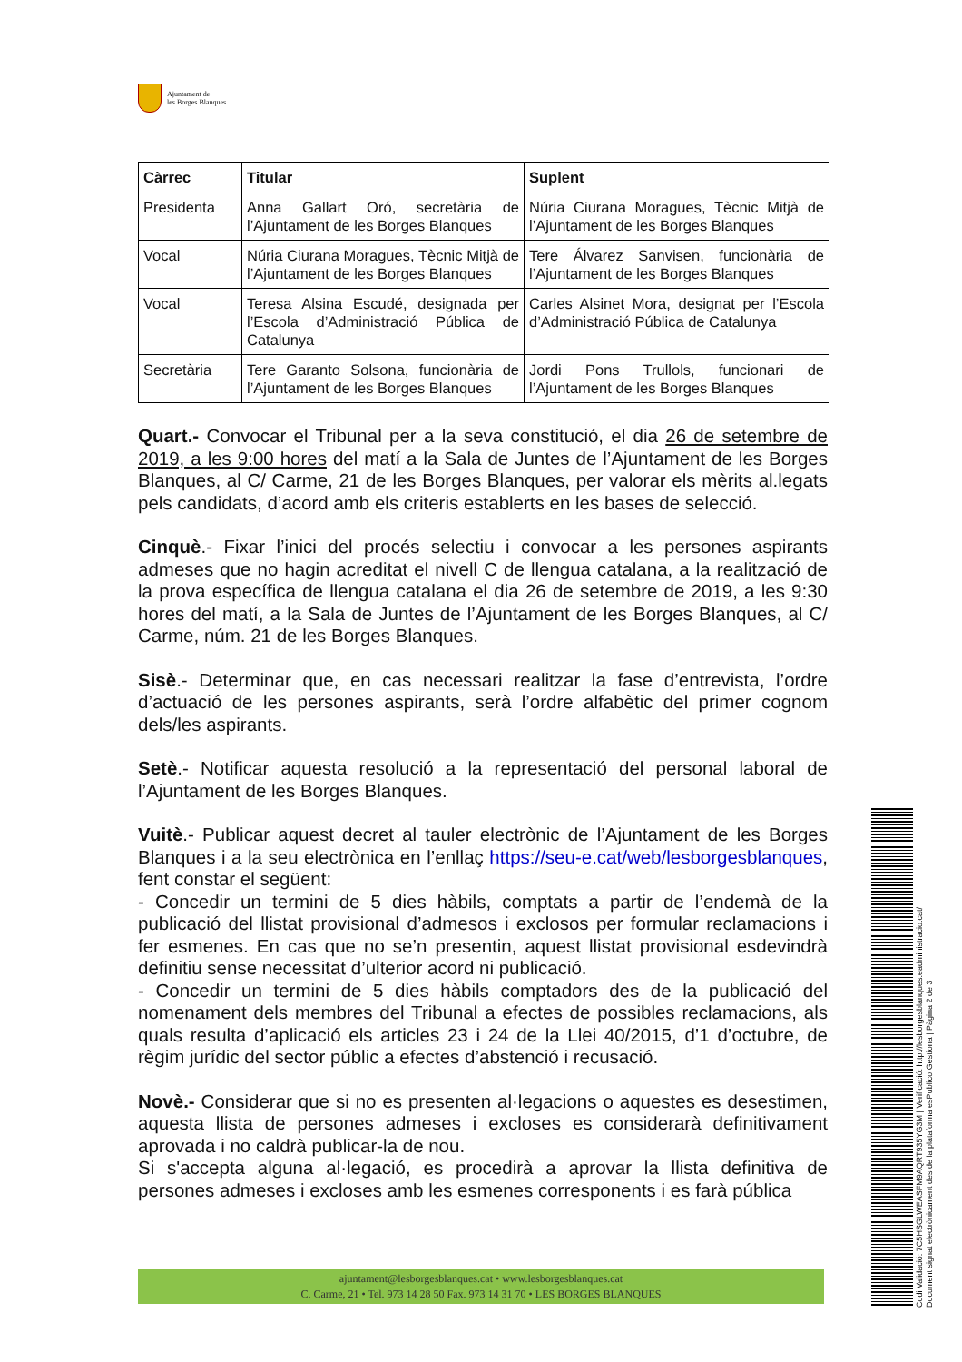Ajuntament de
les Borges Blanques
| Càrrec | Titular | Suplent |
| --- | --- | --- |
| Presidenta | Anna Gallart Oró, secretària de l’Ajuntament de les Borges Blanques | Núria Ciurana Moragues, Tècnic Mitjà de l’Ajuntament de les Borges Blanques |
| Vocal | Núria Ciurana Moragues, Tècnic Mitjà de l’Ajuntament de les Borges Blanques | Tere Álvarez Sanvisen, funcionària de l’Ajuntament de les Borges Blanques |
| Vocal | Teresa Alsina Escudé, designada per l’Escola d’Administració Pública de Catalunya | Carles Alsinet Mora, designat per l’Escola d’Administració Pública de Catalunya |
| Secretària | Tere Garanto Solsona, funcionària de l’Ajuntament de les Borges Blanques | Jordi Pons Trullols, funcionari de l’Ajuntament de les Borges Blanques |
Quart.- Convocar el Tribunal per a la seva constitució, el dia 26 de setembre de 2019, a les 9:00 hores del matí a la Sala de Juntes de l’Ajuntament de les Borges Blanques, al C/ Carme, 21 de les Borges Blanques, per valorar els mèrits al.legats pels candidats, d’acord amb els criteris establerts en les bases de selecció.
Cinquè.- Fixar l’inici del procés selectiu i convocar a les persones aspirants admeses que no hagin acreditat el nivell C de llengua catalana, a la realització de la prova específica de llengua catalana el dia 26 de setembre de 2019, a les 9:30 hores del matí, a la Sala de Juntes de l’Ajuntament de les Borges Blanques, al C/ Carme, núm. 21 de les Borges Blanques.
Sisè.- Determinar que, en cas necessari realitzar la fase d’entrevista, l’ordre d’actuació de les persones aspirants, serà l’ordre alfabètic del primer cognom dels/les aspirants.
Setè.- Notificar aquesta resolució a la representació del personal laboral de l’Ajuntament de les Borges Blanques.
Vuitè.- Publicar aquest decret al tauler electrònic de l’Ajuntament de les Borges Blanques i a la seu electrònica en l’enllaç https://seu-e.cat/web/lesborgesblanques, fent constar el següent:
- Concedir un termini de 5 dies hàbils, comptats a partir de l’endemà de la publicació del llistat provisional d’admesos i exclosos per formular reclamacions i fer esmenes. En cas que no se’n presentin, aquest llistat provisional esdevindrà definitiu sense necessitat d’ulterior acord ni publicació.
- Concedir un termini de 5 dies hàbils comptadors des de la publicació del nomenament dels membres del Tribunal a efectes de possibles reclamacions, als quals resulta d’aplicació els articles 23 i 24 de la Llei 40/2015, d’1 d’octubre, de règim jurídic del sector públic a efectes d’abstenció i recusació.
Novè.- Considerar que si no es presenten al·legacions o aquestes es desestimen, aquesta llista de persones admeses i excloses es considerarà definitivament aprovada i no caldrà publicar-la de nou.
Si s'accepta alguna al·legació, es procedirà a aprovar la llista definitiva de persones admeses i excloses amb les esmenes corresponents i es farà pública
ajuntament@lesborgesblanques.cat • www.lesborgesblanques.cat
C. Carme, 21 • Tel. 973 14 28 50 Fax. 973 14 31 70 • LES BORGES BLANQUES
Codi Validació: 7C5HSGLWEASFM9AQRT935YG3M | Verificació: http://lesborgesblanques.eadministracio.cat/
Document signat electrònicament des de la plataforma esPublico Gestiona | Pàgina 2 de 3